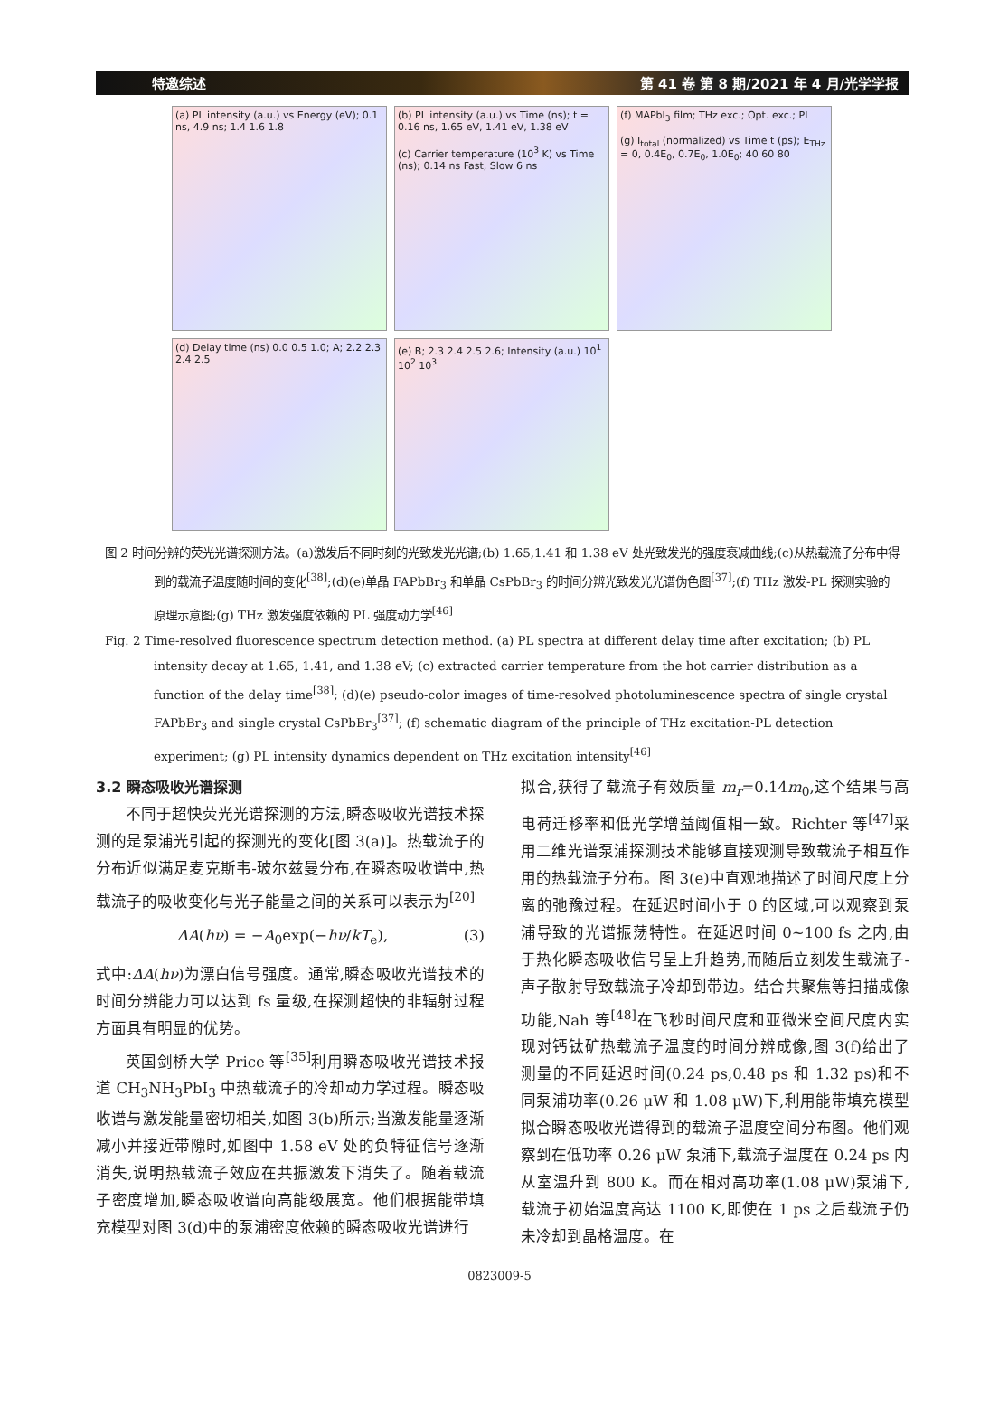特邀综述 第 41 卷 第 8 期/2021 年 4 月/光学学报
(a) PL intensity (a.u.) vs Energy (eV); 0.1 ns, 4.9 ns; 1.4 1.6 1.8
(b) PL intensity (a.u.) vs Time (ns); t = 0.16 ns, 1.65 eV, 1.41 eV, 1.38 eV
(c) Carrier temperature (10<sup>3</sup> K) vs Time (ns); 0.14 ns Fast, Slow 6 ns
(f) MAPbI<sub>3</sub> film; THz exc.; Opt. exc.; PL
(g) I<sub>total</sub> (normalized) vs Time t (ps); E<sub>THz</sub> = 0, 0.4E<sub>0</sub>, 0.7E<sub>0</sub>, 1.0E<sub>0</sub>; 40 60 80
(d) Delay time (ns) 0.0 0.5 1.0; A; 2.2 2.3 2.4 2.5
(e) B; 2.3 2.4 2.5 2.6; Intensity (a.u.) 10<sup>1</sup> 10<sup>2</sup> 10<sup>3</sup>
图 2 时间分辨的荧光光谱探测方法。(a)激发后不同时刻的光致发光光谱;(b) 1.65,1.41 和 1.38 eV 处光致发光的强度衰减曲线;(c)从热载流子分布中得到的载流子温度随时间的变化<sup>[38]</sup>;(d)(e)单晶 FAPbBr<sub>3</sub> 和单晶 CsPbBr<sub>3</sub> 的时间分辨光致发光光谱伪色图<sup>[37]</sup>;(f) THz 激发-PL 探测实验的原理示意图;(g) THz 激发强度依赖的 PL 强度动力学<sup>[46]</sup>
Fig. 2 Time-resolved fluorescence spectrum detection method. (a) PL spectra at different delay time after excitation; (b) PL intensity decay at 1.65, 1.41, and 1.38 eV; (c) extracted carrier temperature from the hot carrier distribution as a function of the delay time<sup>[38]</sup>; (d)(e) pseudo-color images of time-resolved photoluminescence spectra of single crystal FAPbBr<sub>3</sub> and single crystal CsPbBr<sub>3</sub><sup>[37]</sup>; (f) schematic diagram of the principle of THz excitation-PL detection experiment; (g) PL intensity dynamics dependent on THz excitation intensity<sup>[46]</sup>
3.2 瞬态吸收光谱探测
不同于超快荧光光谱探测的方法,瞬态吸收光谱技术探测的是泵浦光引起的探测光的变化[图 3(a)]。热载流子的分布近似满足麦克斯韦-玻尔兹曼分布,在瞬态吸收谱中,热载流子的吸收变化与光子能量之间的关系可以表示为<sup>[20]</sup>
ΔA(hν) = −A<sub>0</sub>exp(−hν/kT<sub>e</sub>), (3)
式中:ΔA(hν)为漂白信号强度。通常,瞬态吸收光谱技术的时间分辨能力可以达到 fs 量级,在探测超快的非辐射过程方面具有明显的优势。
英国剑桥大学 Price 等<sup>[35]</sup>利用瞬态吸收光谱技术报道 CH<sub>3</sub>NH<sub>3</sub>PbI<sub>3</sub> 中热载流子的冷却动力学过程。瞬态吸收谱与激发能量密切相关,如图 3(b)所示;当激发能量逐渐减小并接近带隙时,如图中 1.58 eV 处的负特征信号逐渐消失,说明热载流子效应在共振激发下消失了。随着载流子密度增加,瞬态吸收谱向高能级展宽。他们根据能带填充模型对图 3(d)中的泵浦密度依赖的瞬态吸收光谱进行
拟合,获得了载流子有效质量 m<sub>r</sub>=0.14m<sub>0</sub>,这个结果与高电荷迁移率和低光学增益阈值相一致。Richter 等<sup>[47]</sup>采用二维光谱泵浦探测技术能够直接观测导致载流子相互作用的热载流子分布。图 3(e)中直观地描述了时间尺度上分离的弛豫过程。在延迟时间小于 0 的区域,可以观察到泵浦导致的光谱振荡特性。在延迟时间 0~100 fs 之内,由于热化瞬态吸收信号呈上升趋势,而随后立刻发生载流子-声子散射导致载流子冷却到带边。结合共聚焦等扫描成像功能,Nah 等<sup>[48]</sup>在飞秒时间尺度和亚微米空间尺度内实现对钙钛矿热载流子温度的时间分辨成像,图 3(f)给出了测量的不同延迟时间(0.24 ps,0.48 ps 和 1.32 ps)和不同泵浦功率(0.26 μW 和 1.08 μW)下,利用能带填充模型拟合瞬态吸收光谱得到的载流子温度空间分布图。他们观察到在低功率 0.26 μW 泵浦下,载流子温度在 0.24 ps 内从室温升到 800 K。而在相对高功率(1.08 μW)泵浦下,载流子初始温度高达 1100 K,即使在 1 ps 之后载流子仍未冷却到晶格温度。在
0823009-5